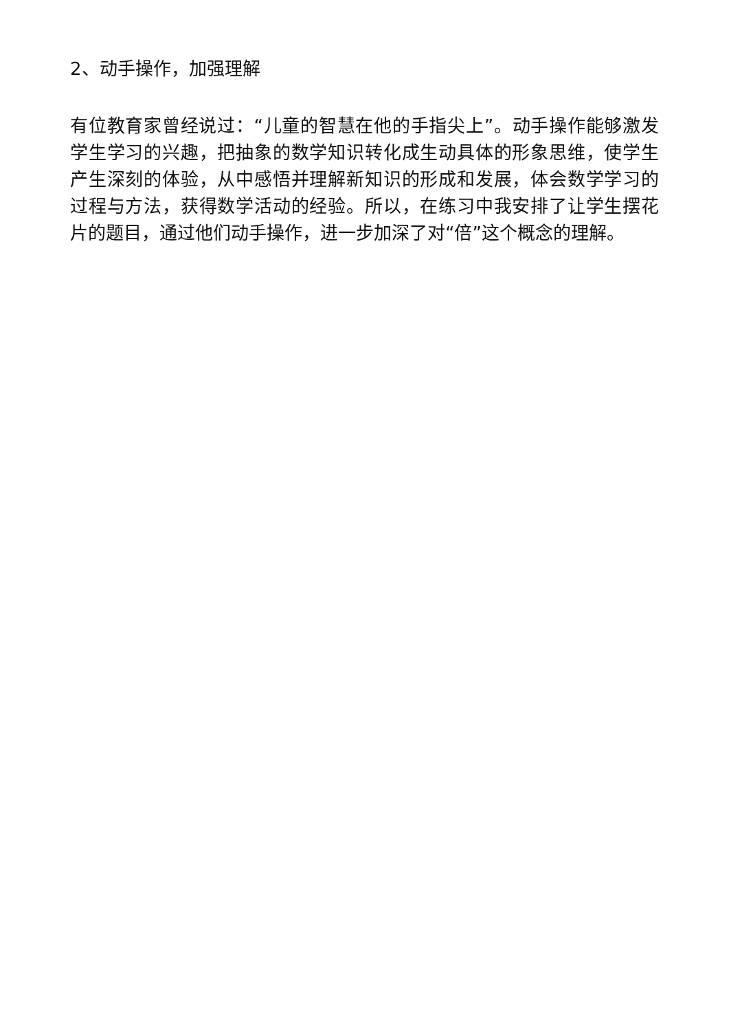2、动手操作，加强理解
有位教育家曾经说过：“儿童的智慧在他的手指尖上”。动手操作能够激发学生学习的兴趣，把抽象的数学知识转化成生动具体的形象思维，使学生产生深刻的体验，从中感悟并理解新知识的形成和发展，体会数学学习的过程与方法，获得数学活动的经验。所以，在练习中我安排了让学生摆花片的题目，通过他们动手操作，进一步加深了对“倍”这个概念的理解。